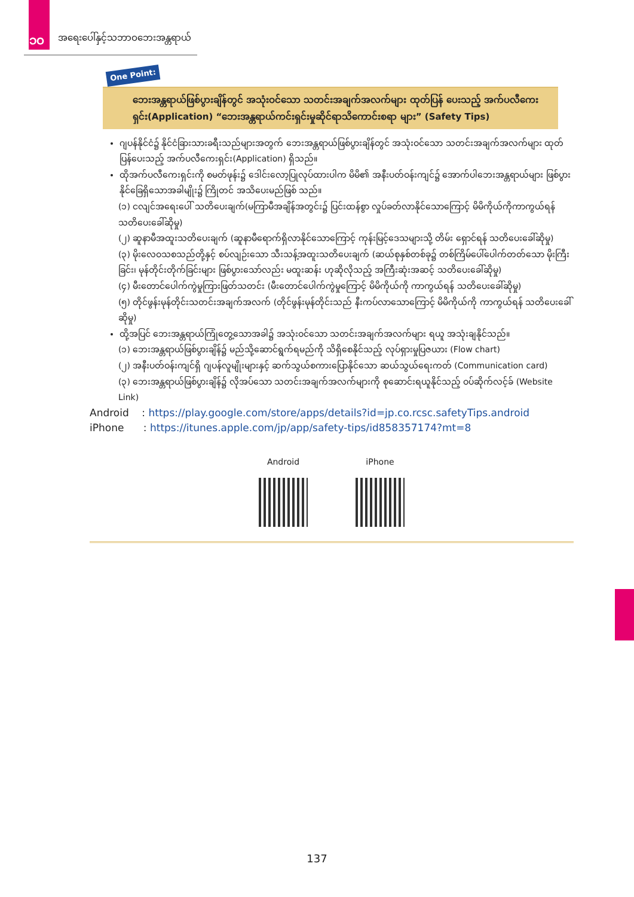၁၀ အရေးပေါ်နှင့်သဘာဝဘေးအန္တရာယ်
One Point:
ဘေးအန္တရာယ်ဖြစ်ပွားချိန်တွင် အသုံးဝင်သော သတင်းအချက်အလက်များ ထုတ်ပြန် ပေးသည့် အက်ပလီကေးရှင်း(Application) “ဘေးအန္တရာယ်ကင်းရှင်းမှုဆိုင်ရာသိကောင်းစရာ များ” (Safety Tips)
ဂျပန်နိုင်ငံ၌ နိုင်ငံခြားသားခရီးသည်များအတွက် ဘေးအန္တရာယ်ဖြစ်ပွားချိန်တွင် အသုံးဝင်သော သတင်းအချက်အလက်များ ထုတ်ပြန်ပေးသည့် အက်ပလီကေးရှင်း(Application) ရှိသည်။
ထိုအက်ပလီကေးရှင်းကို စမတ်ဖုန်း၌ ဒေါင်းလော့ပြုလုပ်ထားပါက မိမိ၏ အနီးပတ်ဝန်းကျင်၌ အောက်ပါဘေးအန္တရာယ်များ ဖြစ်ပွားနိုင်ခြေရှိသောအခါမျိုး၌ ကြိုတင် အသိပေးမည်ဖြစ် သည်။
(၁) ငလျင်အရေးပေါ် သတိပေးချက်(မကြာမီအချိန်အတွင်း၌ ပြင်းထန်စွာ လှုပ်ခတ်လာနိုင်သောကြောင့် မိမိကိုယ်ကိုကာကွယ်ရန်သတိပေးခေါ်ဆိုမှု)
(၂) ဆူနာမီအထူးသတိပေးချက် (ဆူနာမီရောက်ရှိလာနိုင်သောကြောင့် ကုန်းမြင့်ဒေသများသို့ တိမ်း ရှောင်ရန် သတိပေးခေါ်ဆိုမှု)
(၃) မိုးလေဝသစသည်တို့နှင့် စပ်လျဉ်းသော သီးသန့်အထူးသတိပေးချက် (ဆယ်စုနှစ်တစ်ခု၌ တစ်ကြိမ်ပေါ်ပေါက်တတ်သော မိုးကြီးခြင်း၊ မုန်တိုင်းတိုက်ခြင်းများ ဖြစ်ပွားသော်လည်း မထူးဆန်း ဟုဆိုလိုသည့် အကြီးဆုံးအဆင့် သတိပေးခေါ်ဆိုမှု)
(၄) မီးတောင်ပေါက်ကွဲမှုကြားဖြတ်သတင်း (မီးတောင်ပေါက်ကွဲမှုကြောင့် မိမိကိုယ်ကို ကာကွယ်ရန် သတိပေးခေါ်ဆိုမှု)
(၅) တိုင်ဖွန်းမုန်တိုင်းသတင်းအချက်အလက် (တိုင်ဖွန်းမုန်တိုင်းသည် နီးကပ်လာသောကြောင့် မိမိကိုယ်ကို ကာကွယ်ရန် သတိပေးခေါ်ဆိုမှု)
ထို့အပြင် ဘေးအန္တရာယ်ကြုံတွေ့သောအခါ၌ အသုံးဝင်သော သတင်းအချက်အလက်များ ရယူ အသုံးချနိုင်သည်။
(၁) ဘေးအန္တရာယ်ဖြစ်ပွားချိန်၌ မည်သို့ဆောင်ရွက်ရမည်ကို သိရှိစေနိုင်သည့် လုပ်ရှားမှုပြဇယား (Flow chart)
(၂) အနီးပတ်ဝန်းကျင်ရှိ ဂျပန်လူမျိုးများနှင့် ဆက်သွယ်စကားပြောနိုင်သော ဆယ်သွယ်ရေးကတ် (Communication card)
(၃) ဘေးအန္တရာယ်ဖြစ်ပွားချိန်၌ လိုအပ်သော သတင်းအချက်အလက်များကို စုဆောင်းရယူနိုင်သည့် ဝပ်ဆိုက်လင့်ခ် (Website Link)
Android : https://play.google.com/store/apps/details?id=jp.co.rcsc.safetyTips.android
iPhone : https://itunes.apple.com/jp/app/safety-tips/id858357174?mt=8
Android iPhone
137